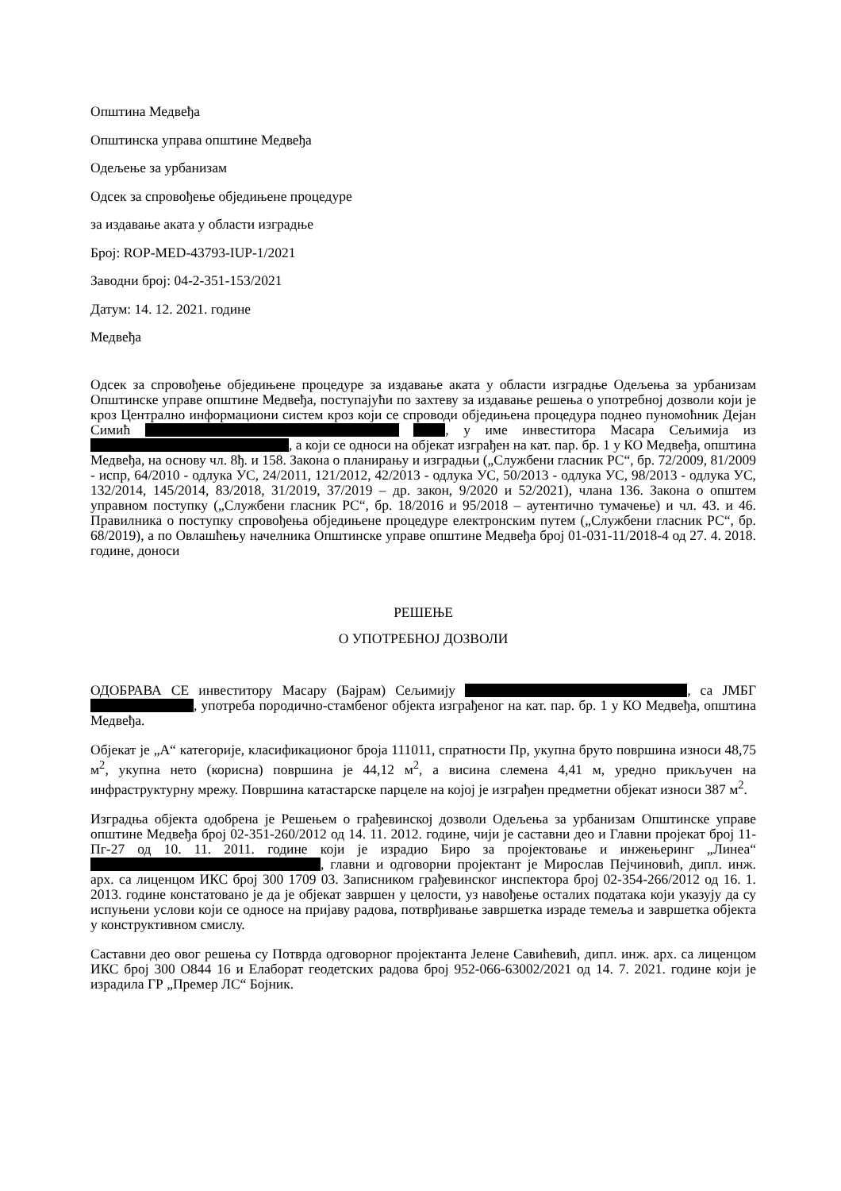Општина Медвеђа
Општинска управа општине Медвеђа
Одељење за урбанизам
Одсек за спровођење обједињене процедуре
за издавање аката у области изградње
Број: ROP-MED-43793-IUP-1/2021
Заводни број: 04-2-351-153/2021
Датум: 14. 12. 2021. године
Медвеђа
Одсек за спровођење обједињене процедуре за издавање аката у области изградње Одељења за урбанизам Општинске управе општине Медвеђа, поступајући по захтеву за издавање решења о употребној дозволи који је кроз Централно информациони систем кроз који се спроводи обједињена процедура поднео пуномоћник Дејан Симић , у име инвеститора Масара Сељимија из , а који се односи на објекат изграђен на кат. пар. бр. 1 у КО Медвеђа, општина Медвеђа, на основу чл. 8ђ. и 158. Закона о планирању и изградњи („Службени гласник РС“, бр. 72/2009, 81/2009 - испр, 64/2010 - одлука УС, 24/2011, 121/2012, 42/2013 - одлука УС, 50/2013 - одлука УС, 98/2013 - одлука УС, 132/2014, 145/2014, 83/2018, 31/2019, 37/2019 – др. закон, 9/2020 и 52/2021), члана 136. Закона о општем управном поступку („Службени гласник РС“, бр. 18/2016 и 95/2018 – аутентично тумачење) и чл. 43. и 46. Правилника о поступку спровођења обједињене процедуре електронским путем („Службени гласник РС“, бр. 68/2019), а по Овлашћењу начелника Општинске управе општине Медвеђа број 01-031-11/2018-4 од 27. 4. 2018. године, доноси
РЕШЕЊЕ
О УПОТРЕБНОЈ ДОЗВОЛИ
ОДОБРАВА СЕ инвеститору Масару (Бајрам) Сељимију , са ЈМБГ , употреба породично-стамбеног објекта изграђеног на кат. пар. бр. 1 у КО Медвеђа, општина Медвеђа.
Објекат је „А“ категорије, класификационог броја 111011, спратности Пр, укупна бруто површина износи 48,75 м<sup>2</sup>, укупна нето (корисна) површина је 44,12 м<sup>2</sup>, а висина слемена 4,41 м, уредно прикључен на инфраструктурну мрежу. Површина катастарске парцеле на којој је изграђен предметни објекат износи 387 м<sup>2</sup>.
Изградња објекта одобрена је Решењем о грађевинској дозволи Одељења за урбанизам Општинске управе општине Медвеђа број 02-351-260/2012 од 14. 11. 2012. године, чији је саставни део и Главни пројекат број 11-Пг-27 од 10. 11. 2011. године који је израдио Биро за пројектовање и инжењеринг „Линеа“ , главни и одговорни пројектант је Мирослав Пејчиновић, дипл. инж. арх. са лиценцом ИКС број 300 1709 03. Записником грађевинског инспектора број 02-354-266/2012 од 16. 1. 2013. године констатовано је да је објекат завршен у целости, уз навођење осталих података који указују да су испуњени услови који се односе на пријаву радова, потврђивање завршетка израде темеља и завршетка објекта у конструктивном смислу.
Саставни део овог решења су Потврда одговорног пројектанта Јелене Савићевић, дипл. инж. арх. са лиценцом ИКС број 300 О844 16 и Елаборат геодетских радова број 952-066-63002/2021 од 14. 7. 2021. године који је израдила ГР „Премер ЛС“ Бојник.